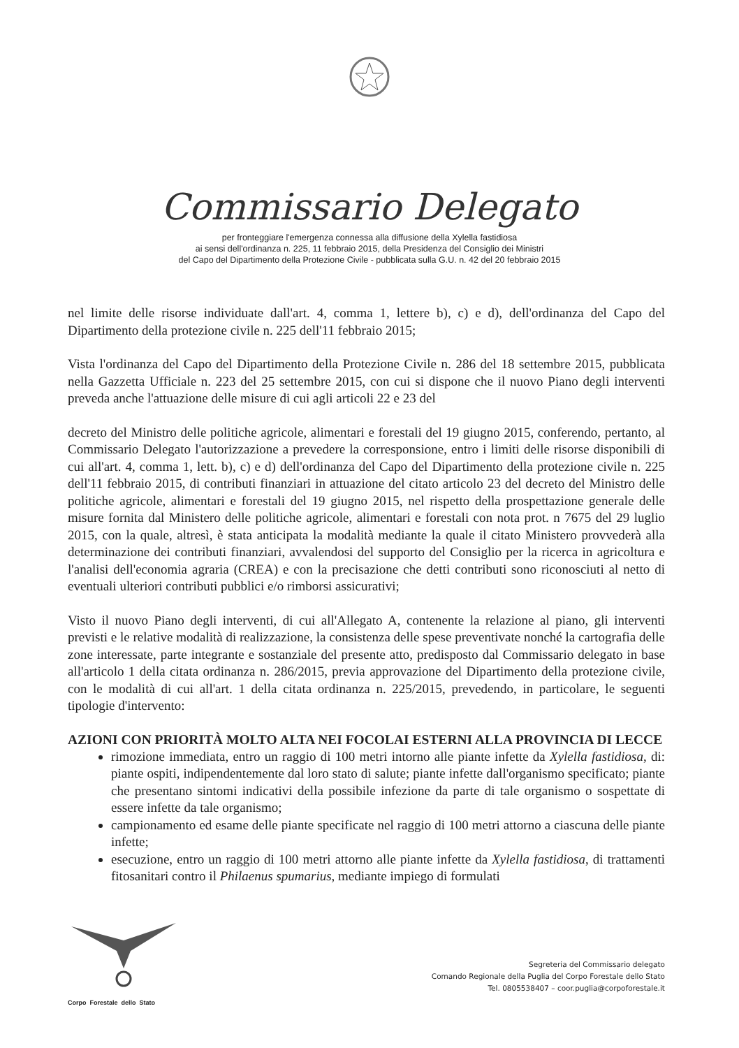Commissario Delegato
per fronteggiare l'emergenza connessa alla diffusione della Xylella fastidiosa
ai sensi dell'ordinanza n. 225, 11 febbraio 2015, della Presidenza del Consiglio dei Ministri
del Capo del Dipartimento della Protezione Civile - pubblicata sulla G.U. n. 42 del 20 febbraio 2015
nel limite delle risorse individuate dall'art. 4, comma 1, lettere b), c) e d), dell'ordinanza del Capo del Dipartimento della protezione civile n. 225 dell'11 febbraio 2015;
Vista l'ordinanza del Capo del Dipartimento della Protezione Civile n. 286 del 18 settembre 2015, pubblicata nella Gazzetta Ufficiale n. 223 del 25 settembre 2015, con cui si dispone che il nuovo Piano degli interventi preveda anche l'attuazione delle misure di cui agli articoli 22 e 23 del
decreto del Ministro delle politiche agricole, alimentari e forestali del 19 giugno 2015, conferendo, pertanto, al Commissario Delegato l'autorizzazione a prevedere la corresponsione, entro i limiti delle risorse disponibili di cui all'art. 4, comma 1, lett. b), c) e d) dell'ordinanza del Capo del Dipartimento della protezione civile n. 225 dell'11 febbraio 2015, di contributi finanziari in attuazione del citato articolo 23 del decreto del Ministro delle politiche agricole, alimentari e forestali del 19 giugno 2015, nel rispetto della prospettazione generale delle misure fornita dal Ministero delle politiche agricole, alimentari e forestali con nota prot. n 7675 del 29 luglio 2015, con la quale, altresì, è stata anticipata la modalità mediante la quale il citato Ministero provvederà alla determinazione dei contributi finanziari, avvalendosi del supporto del Consiglio per la ricerca in agricoltura e l'analisi dell'economia agraria (CREA) e con la precisazione che detti contributi sono riconosciuti al netto di eventuali ulteriori contributi pubblici e/o rimborsi assicurativi;
Visto il nuovo Piano degli interventi, di cui all'Allegato A, contenente la relazione al piano, gli interventi previsti e le relative modalità di realizzazione, la consistenza delle spese preventivate nonché la cartografia delle zone interessate, parte integrante e sostanziale del presente atto, predisposto dal Commissario delegato in base all'articolo 1 della citata ordinanza n. 286/2015, previa approvazione del Dipartimento della protezione civile, con le modalità di cui all'art. 1 della citata ordinanza n. 225/2015, prevedendo, in particolare, le seguenti tipologie d'intervento:
AZIONI CON PRIORITÀ MOLTO ALTA NEI FOCOLAI ESTERNI ALLA PROVINCIA DI LECCE
rimozione immediata, entro un raggio di 100 metri intorno alle piante infette da Xylella fastidiosa, di: piante ospiti, indipendentemente dal loro stato di salute; piante infette dall'organismo specificato; piante che presentano sintomi indicativi della possibile infezione da parte di tale organismo o sospettate di essere infette da tale organismo;
campionamento ed esame delle piante specificate nel raggio di 100 metri attorno a ciascuna delle piante infette;
esecuzione, entro un raggio di 100 metri attorno alle piante infette da Xylella fastidiosa, di trattamenti fitosanitari contro il Philaenus spumarius, mediante impiego di formulati
Corpo Forestale dello Stato
Segreteria del Commissario delegato
Comando Regionale della Puglia del Corpo Forestale dello Stato
Tel. 0805538407 – coor.puglia@corpoforestale.it